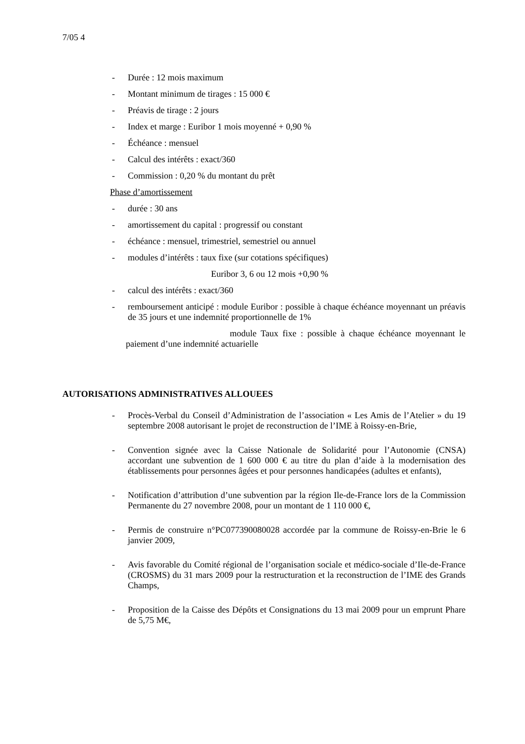7/05 4
- Durée : 12 mois maximum
- Montant minimum de tirages : 15 000 €
- Préavis de tirage : 2 jours
- Index et marge : Euribor 1 mois moyenné + 0,90 %
- Échéance : mensuel
- Calcul des intérêts : exact/360
- Commission : 0,20 % du montant du prêt
Phase d’amortissement
- durée : 30 ans
- amortissement du capital : progressif ou constant
- échéance : mensuel, trimestriel, semestriel ou annuel
- modules d’intérêts : taux fixe (sur cotations spécifiques)
Euribor 3, 6 ou 12 mois +0,90 %
- calcul des intérêts : exact/360
- remboursement anticipé : module Euribor : possible à chaque échéance moyennant un préavis de 35 jours et une indemnité proportionnelle de 1%
module Taux fixe : possible à chaque échéance moyennant le paiement d’une indemnité actuarielle
AUTORISATIONS ADMINISTRATIVES ALLOUEES
- Procès-Verbal du Conseil d’Administration de l’association « Les Amis de l’Atelier » du 19 septembre 2008 autorisant le projet de reconstruction de l’IME à Roissy-en-Brie,
- Convention signée avec la Caisse Nationale de Solidarité pour l’Autonomie (CNSA) accordant une subvention de 1 600 000 € au titre du plan d’aide à la modernisation des établissements pour personnes âgées et pour personnes handicapées (adultes et enfants),
- Notification d’attribution d’une subvention par la région Ile-de-France lors de la Commission Permanente du 27 novembre 2008, pour un montant de 1 110 000 €,
- Permis de construire n°PC077390080028 accordée par la commune de Roissy-en-Brie le 6 janvier 2009,
- Avis favorable du Comité régional de l’organisation sociale et médico-sociale d’Ile-de-France (CROSMS) du 31 mars 2009 pour la restructuration et la reconstruction de l’IME des Grands Champs,
- Proposition de la Caisse des Dépôts et Consignations du 13 mai 2009 pour un emprunt Phare de 5,75 M€,